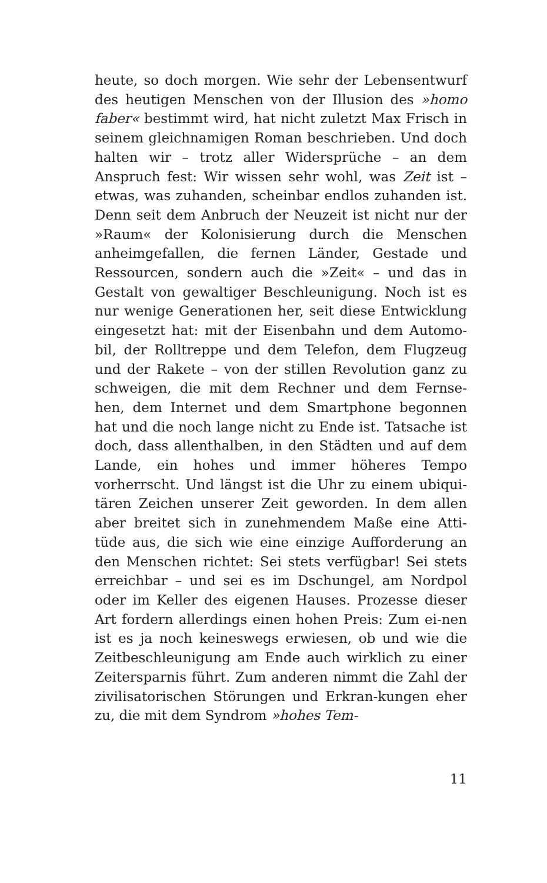heute, so doch morgen. Wie sehr der Lebensentwurf des heutigen Menschen von der Illusion des »homo faber« bestimmt wird, hat nicht zuletzt Max Frisch in seinem gleichnamigen Roman beschrieben. Und doch halten wir – trotz aller Widersprüche – an dem Anspruch fest: Wir wissen sehr wohl, was Zeit ist – etwas, was zuhanden, scheinbar endlos zuhanden ist. Denn seit dem Anbruch der Neuzeit ist nicht nur der »Raum« der Kolonisierung durch die Menschen anheimgefallen, die fernen Länder, Gestade und Ressourcen, sondern auch die »Zeit« – und das in Gestalt von gewaltiger Beschleunigung. Noch ist es nur wenige Generationen her, seit diese Entwicklung eingesetzt hat: mit der Eisenbahn und dem Automo-bil, der Rolltreppe und dem Telefon, dem Flugzeug und der Rakete – von der stillen Revolution ganz zu schweigen, die mit dem Rechner und dem Fernse-hen, dem Internet und dem Smartphone begonnen hat und die noch lange nicht zu Ende ist. Tatsache ist doch, dass allenthalben, in den Städten und auf dem Lande, ein hohes und immer höheres Tempo vorherrscht. Und längst ist die Uhr zu einem ubiqui-tären Zeichen unserer Zeit geworden. In dem allen aber breitet sich in zunehmendem Maße eine Atti-tüde aus, die sich wie eine einzige Aufforderung an den Menschen richtet: Sei stets verfügbar! Sei stets erreichbar – und sei es im Dschungel, am Nordpol oder im Keller des eigenen Hauses. Prozesse dieser Art fordern allerdings einen hohen Preis: Zum ei-nen ist es ja noch keineswegs erwiesen, ob und wie die Zeitbeschleunigung am Ende auch wirklich zu einer Zeitersparnis führt. Zum anderen nimmt die Zahl der zivilisatorischen Störungen und Erkran-kungen eher zu, die mit dem Syndrom »hohes Tem-
11